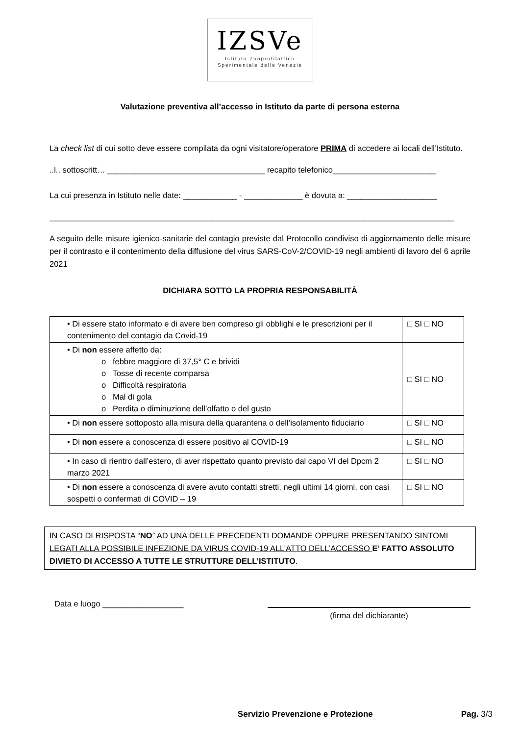IZSVe
Istituto Zooprofilattico
Sperimentale delle Venezie
Valutazione preventiva all’accesso in Istituto da parte di persona esterna
La check list di cui sotto deve essere compilata da ogni visitatore/operatore PRIMA di accedere ai locali dell’Istituto.
..l.. sottoscritt… ___________________________________ recapito telefonico_______________________
La cui presenza in Istituto nelle date: ____________ - _____________ è dovuta a: ____________________
__________________________________________________________________________________________
A seguito delle misure igienico-sanitarie del contagio previste dal Protocollo condiviso di aggiornamento delle misure per il contrasto e il contenimento della diffusione del virus SARS-CoV-2/COVID-19 negli ambienti di lavoro del 6 aprile 2021
DICHIARA SOTTO LA PROPRIA RESPONSABILITÀ
| • Di essere stato informato e di avere ben compreso gli obblighi e le prescrizioni per il contenimento del contagio da Covid-19 | □ SI □ NO |
| • Di non essere affetto da: o febbre maggiore di 37,5° C e brividi o Tosse di recente comparsa o Difficoltà respiratoria o Mal di gola o Perdita o diminuzione dell’olfatto o del gusto | □ SI □ NO |
| • Di non essere sottoposto alla misura della quarantena o dell’isolamento fiduciario | □ SI □ NO |
| • Di non essere a conoscenza di essere positivo al COVID-19 | □ SI □ NO |
| • In caso di rientro dall’estero, di aver rispettato quanto previsto dal capo VI del Dpcm 2 marzo 2021 | □ SI □ NO |
| • Di non essere a conoscenza di avere avuto contatti stretti, negli ultimi 14 giorni, con casi sospetti o confermati di COVID – 19 | □ SI □ NO |
IN CASO DI RISPOSTA “NO” AD UNA DELLE PRECEDENTI DOMANDE OPPURE PRESENTANDO SINTOMI LEGATI ALLA POSSIBILE INFEZIONE DA VIRUS COVID-19 ALL’ATTO DELL’ACCESSO E’ FATTO ASSOLUTO DIVIETO DI ACCESSO A TUTTE LE STRUTTURE DELL’ISTITUTO.
Data e luogo __________________
(firma del dichiarante)
Servizio Prevenzione e Protezione Pag. 3/3